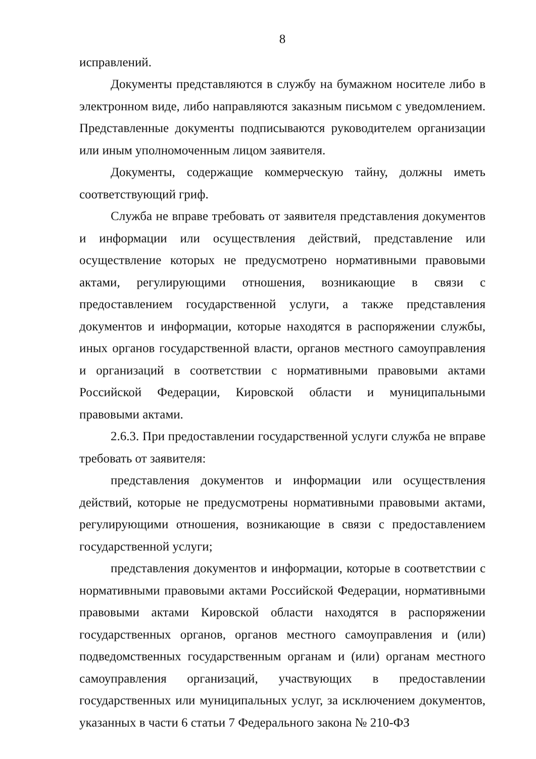8
исправлений.
Документы представляются в службу на бумажном носителе либо в электронном виде, либо направляются заказным письмом с уведомлением. Представленные документы подписываются руководителем организации или иным уполномоченным лицом заявителя.
Документы, содержащие коммерческую тайну, должны иметь соответствующий гриф.
Служба не вправе требовать от заявителя представления документов и информации или осуществления действий, представление или осуществление которых не предусмотрено нормативными правовыми актами, регулирующими отношения, возникающие в связи с предоставлением государственной услуги, а также представления документов и информации, которые находятся в распоряжении службы, иных органов государственной власти, органов местного самоуправления и организаций в соответствии с нормативными правовыми актами Российской Федерации, Кировской области и муниципальными правовыми актами.
2.6.3. При предоставлении государственной услуги служба не вправе требовать от заявителя:
представления документов и информации или осуществления действий, которые не предусмотрены нормативными правовыми актами, регулирующими отношения, возникающие в связи с предоставлением государственной услуги;
представления документов и информации, которые в соответствии с нормативными правовыми актами Российской Федерации, нормативными правовыми актами Кировской области находятся в распоряжении государственных органов, органов местного самоуправления и (или) подведомственных государственным органам и (или) органам местного самоуправления организаций, участвующих в предоставлении государственных или муниципальных услуг, за исключением документов, указанных в части 6 статьи 7 Федерального закона № 210-ФЗ